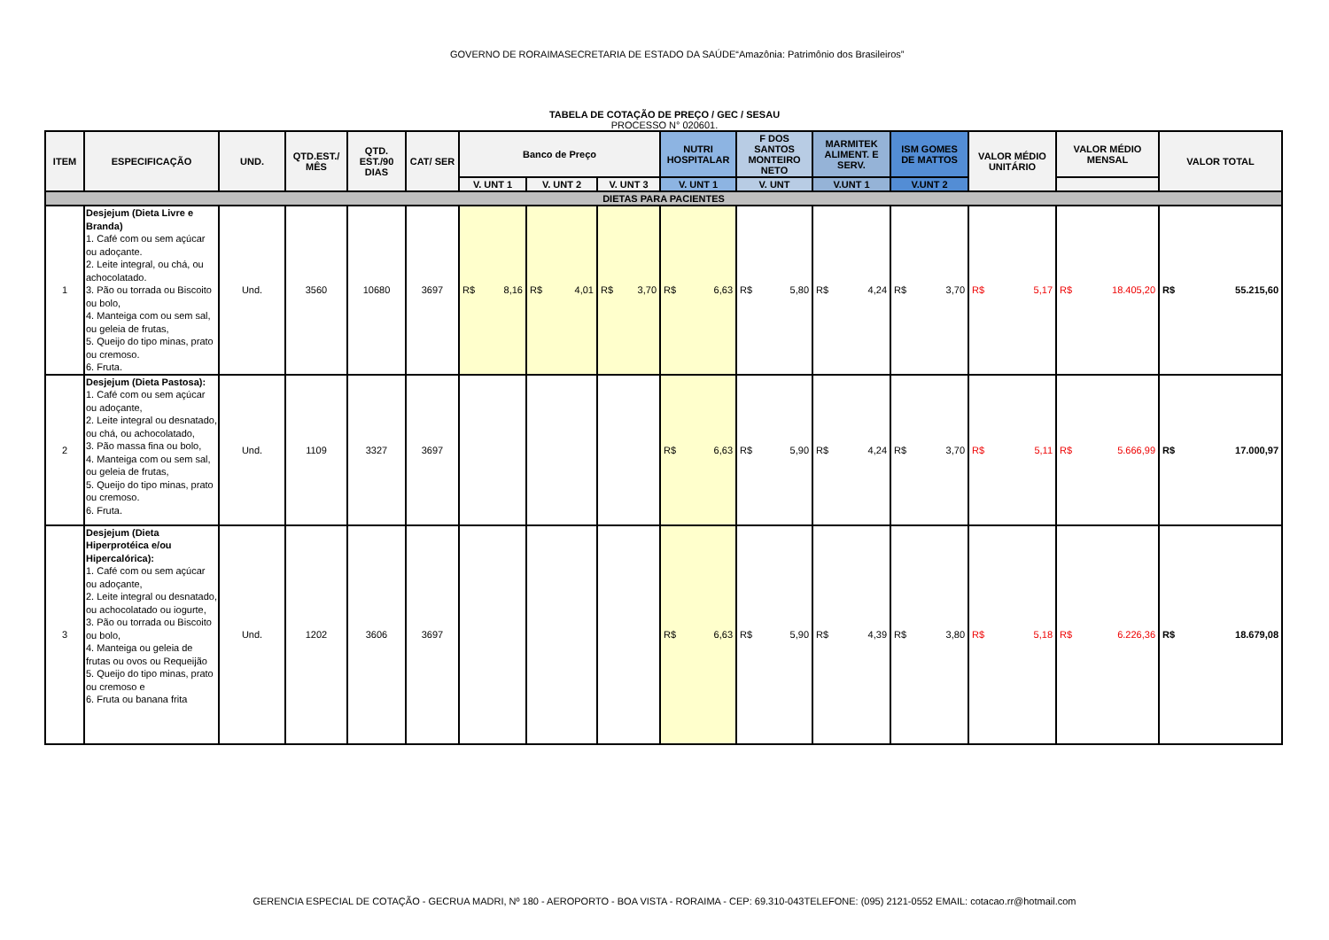GOVERNO DE RORAIMASECRETARIA DE ESTADO DA SAÚDE“Amazônia: Patrimônio dos Brasileiros”
TABELA DE COTAÇÃO DE PREÇO / GEC / SESAU
PROCESSO N° 020601.
| ITEM | ESPECIFICAÇÃO | UND. | QTD.EST./ MÊS | QTD. EST./90 DIAS | CAT/ SER | Banco de Preço | | | NUTRI HOSPITALAR | F DOS SANTOS MONTEIRO NETO | MARMITEK ALIMENT. E SERV. | ISM GOMES DE MATTOS | VALOR MÉDIO UNITÁRIO | VALOR MÉDIO MENSAL | VALOR TOTAL |
| --- | --- | --- | --- | --- | --- | --- | --- | --- | --- | --- | --- | --- | --- | --- | --- |
| | | | | | | V. UNT 1 | V. UNT 2 | V. UNT 3 | V. UNT 1 | V. UNT | V.UNT 1 | V.UNT 2 | | | |
| DIETAS PARA PACIENTES | | | | | | | | | | | | | | | |
| 1 | Desjejum (Dieta Livre e Branda) 1. Café com ou sem açúcar ou adoçante. 2. Leite integral, ou chá, ou achocolatado. 3. Pão ou torrada ou Biscoito ou bolo, 4. Manteiga com ou sem sal, ou geleia de frutas, 5. Queijo do tipo minas, prato ou cremoso. 6. Fruta. | Und. | 3560 | 10680 | 3697 | R$ 8,16 | R$ 4,01 | R$ 3,70 | R$ 6,63 | R$ 5,80 | R$ 4,24 | R$ 3,70 | R$ 5,17 | R$ 18.405,20 | R$ 55.215,60 |
| 2 | Desjejum (Dieta Pastosa): 1. Café com ou sem açúcar ou adoçante, 2. Leite integral ou desnatado, ou chá, ou achocolatado, 3. Pão massa fina ou bolo, 4. Manteiga com ou sem sal, ou geleia de frutas, 5. Queijo do tipo minas, prato ou cremoso. 6. Fruta. | Und. | 1109 | 3327 | 3697 | | | | R$ 6,63 | R$ 5,90 | R$ 4,24 | R$ 3,70 | R$ 5,11 | R$ 5.666,99 | R$ 17.000,97 |
| 3 | Desjejum (Dieta Hiperprotéica e/ou Hipercalórica): 1. Café com ou sem açúcar ou adoçante, 2. Leite integral ou desnatado, ou achocolatado ou iogurte, 3. Pão ou torrada ou Biscoito ou bolo, 4. Manteiga ou geleia de frutas ou ovos ou Requeijão 5. Queijo do tipo minas, prato ou cremoso e 6. Fruta ou banana frita | Und. | 1202 | 3606 | 3697 | | | | R$ 6,63 | R$ 5,90 | R$ 4,39 | R$ 3,80 | R$ 5,18 | R$ 6.226,36 | R$ 18.679,08 |
GERENCIA ESPECIAL DE COTAÇÃO - GECRUA MADRI, Nº 180 - AEROPORTO - BOA VISTA - RORAIMA - CEP: 69.310-043TELEFONE: (095) 2121-0552 EMAIL: cotacao.rr@hotmail.com